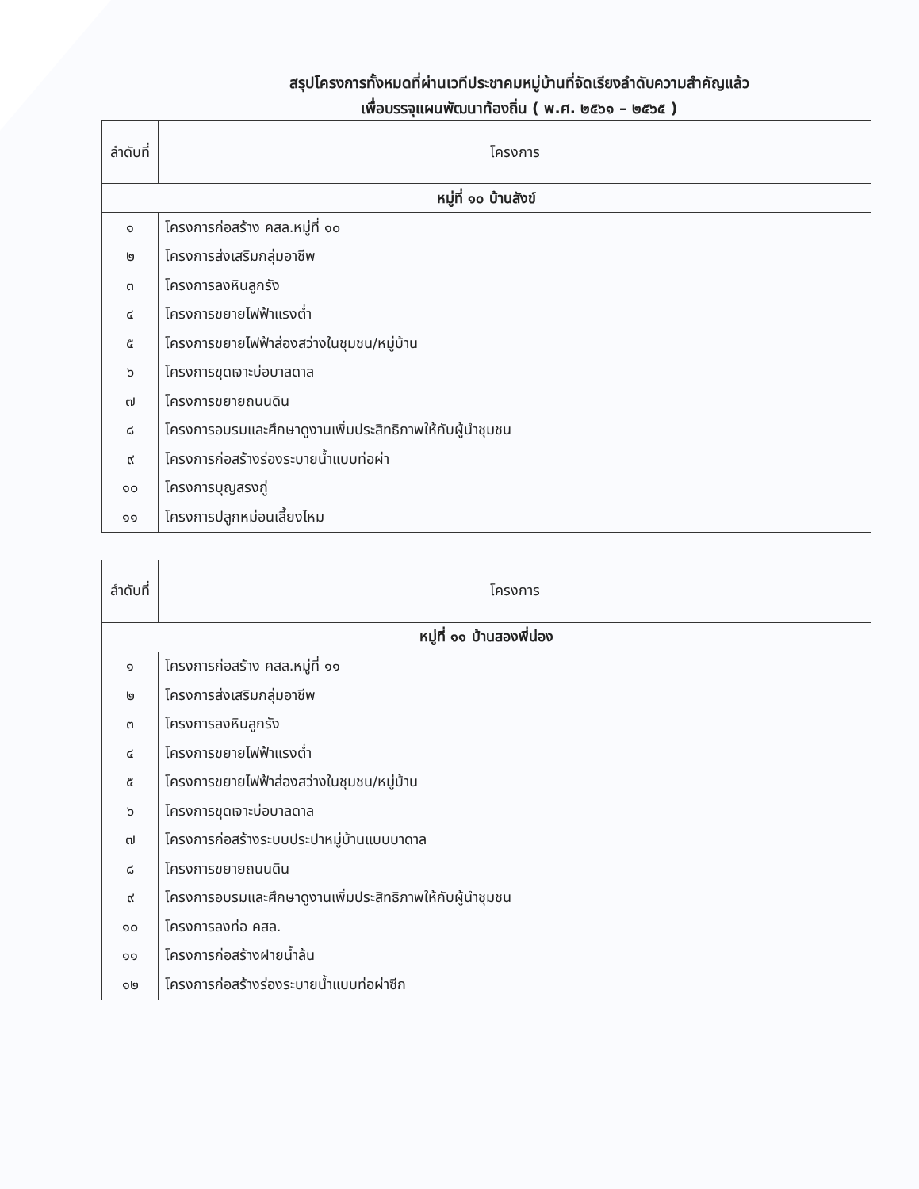สรุปโครงการทั้งหมดที่ผ่านเวทีประชาคมหมู่บ้านที่จัดเรียงลำดับความสำคัญแล้ว
เพื่อบรรจุแผนพัฒนาท้องถิ่น ( พ.ศ. ๒๕๖๑ – ๒๕๖๕ )
| ลำดับที่ | โครงการ |
| --- | --- |
| หมู่ที่ ๑๐ บ้านสังข์ | |
| ๑ | โครงการก่อสร้าง คสล.หมู่ที่ ๑๐ |
| ๒ | โครงการส่งเสริมกลุ่มอาชีพ |
| ๓ | โครงการลงหินลูกรัง |
| ๔ | โครงการขยายไฟฟ้าแรงต่ำ |
| ๕ | โครงการขยายไฟฟ้าส่องสว่างในชุมชน/หมู่บ้าน |
| ๖ | โครงการขุดเจาะบ่อบาลดาล |
| ๗ | โครงการขยายถนนดิน |
| ๘ | โครงการอบรมและศึกษาดูงานเพิ่มประสิทธิภาพให้กับผู้นำชุมชน |
| ๙ | โครงการก่อสร้างร่องระบายน้ำแบบท่อผ่า |
| ๑๐ | โครงการบุญสรงกู่ |
| ๑๑ | โครงการปลูกหม่อนเลี้ยงไหม |
| ลำดับที่ | โครงการ |
| --- | --- |
| หมู่ที่ ๑๑ บ้านสองพี่น่อง | |
| ๑ | โครงการก่อสร้าง คสล.หมู่ที่ ๑๑ |
| ๒ | โครงการส่งเสริมกลุ่มอาชีพ |
| ๓ | โครงการลงหินลูกรัง |
| ๔ | โครงการขยายไฟฟ้าแรงต่ำ |
| ๕ | โครงการขยายไฟฟ้าส่องสว่างในชุมชน/หมู่บ้าน |
| ๖ | โครงการขุดเจาะบ่อบาลดาล |
| ๗ | โครงการก่อสร้างระบบประปาหมู่บ้านแบบบาดาล |
| ๘ | โครงการขยายถนนดิน |
| ๙ | โครงการอบรมและศึกษาดูงานเพิ่มประสิทธิภาพให้กับผู้นำชุมชน |
| ๑๐ | โครงการลงท่อ คสล. |
| ๑๑ | โครงการก่อสร้างฝายน้ำล้น |
| ๑๒ | โครงการก่อสร้างร่องระบายน้ำแบบท่อผ่าซีก |